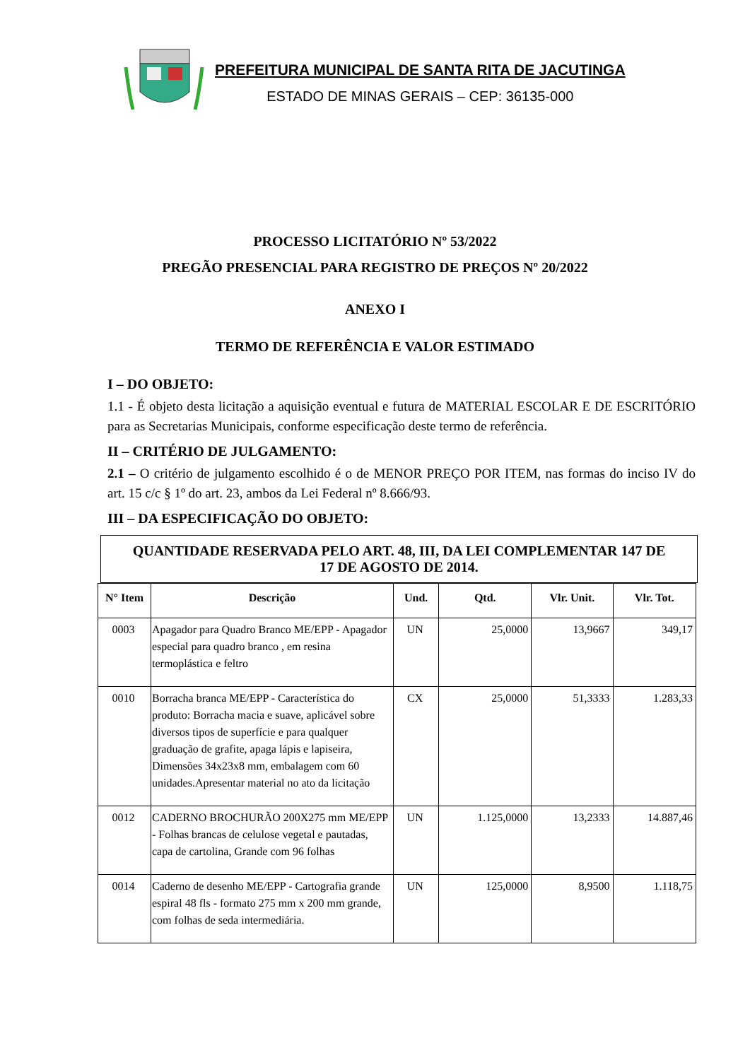PREFEITURA MUNICIPAL DE SANTA RITA DE JACUTINGA
ESTADO DE MINAS GERAIS – CEP: 36135-000
PROCESSO LICITATÓRIO Nº 53/2022
PREGÃO PRESENCIAL PARA REGISTRO DE PREÇOS Nº 20/2022
ANEXO I
TERMO DE REFERÊNCIA E VALOR ESTIMADO
I – DO OBJETO:
1.1 - É objeto desta licitação a aquisição eventual e futura de MATERIAL ESCOLAR E DE ESCRITÓRIO para as Secretarias Municipais, conforme especificação deste termo de referência.
II – CRITÉRIO DE JULGAMENTO:
2.1 – O critério de julgamento escolhido é o de MENOR PREÇO POR ITEM, nas formas do inciso IV do art. 15 c/c § 1º do art. 23, ambos da Lei Federal nº 8.666/93.
III – DA ESPECIFICAÇÃO DO OBJETO:
QUANTIDADE RESERVADA PELO ART. 48, III, DA LEI COMPLEMENTAR 147 DE
17 DE AGOSTO DE 2014.
| N° Item | Descrição | Und. | Qtd. | Vlr. Unit. | Vlr. Tot. |
| --- | --- | --- | --- | --- | --- |
| 0003 | Apagador para Quadro Branco ME/EPP - Apagador especial para quadro branco , em resina termoplástica e feltro | UN | 25,0000 | 13,9667 | 349,17 |
| 0010 | Borracha branca ME/EPP - Característica do produto: Borracha macia e suave, aplicável sobre diversos tipos de superfície e para qualquer graduação de grafite, apaga lápis e lapiseira, Dimensões 34x23x8 mm, embalagem com 60 unidades.Apresentar material no ato da licitação | CX | 25,0000 | 51,3333 | 1.283,33 |
| 0012 | CADERNO BROCHURÃO 200X275 mm ME/EPP - Folhas brancas de celulose vegetal e pautadas, capa de cartolina, Grande com 96 folhas | UN | 1.125,0000 | 13,2333 | 14.887,46 |
| 0014 | Caderno de desenho ME/EPP - Cartografia grande espiral 48 fls - formato 275 mm x 200 mm grande, com folhas de seda intermediária. | UN | 125,0000 | 8,9500 | 1.118,75 |